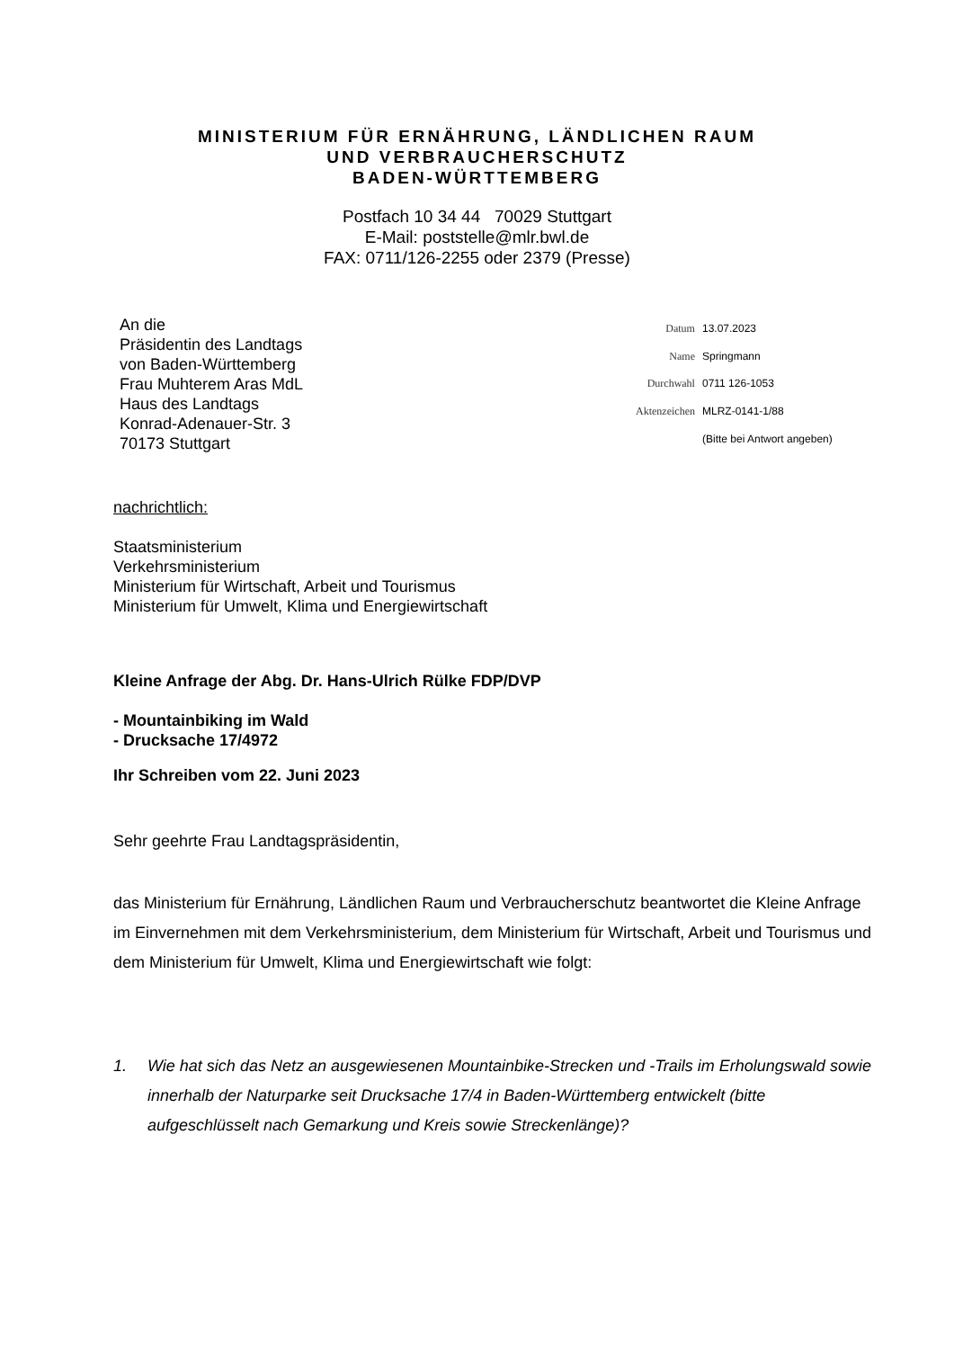MINISTERIUM FÜR ERNÄHRUNG, LÄNDLICHEN RAUM
UND VERBRAUCHERSCHUTZ
BADEN-WÜRTTEMBERG
Postfach 10 34 44 70029 Stuttgart
E-Mail: poststelle@mlr.bwl.de
FAX: 0711/126-2255 oder 2379 (Presse)
An die
Präsidentin des Landtags
von Baden-Württemberg
Frau Muhterem Aras MdL
Haus des Landtags
Konrad-Adenauer-Str. 3
70173 Stuttgart
| Datum | 13.07.2023 |
| Name | Springmann |
| Durchwahl | 0711 126-1053 |
| Aktenzeichen | MLRZ-0141-1/88 |
| | (Bitte bei Antwort angeben) |
nachrichtlich:
Staatsministerium
Verkehrsministerium
Ministerium für Wirtschaft, Arbeit und Tourismus
Ministerium für Umwelt, Klima und Energiewirtschaft
Kleine Anfrage der Abg. Dr. Hans-Ulrich Rülke FDP/DVP
- Mountainbiking im Wald
- Drucksache 17/4972
Ihr Schreiben vom 22. Juni 2023
Sehr geehrte Frau Landtagspräsidentin,
das Ministerium für Ernährung, Ländlichen Raum und Verbraucherschutz beantwortet die Kleine Anfrage im Einvernehmen mit dem Verkehrsministerium, dem Ministerium für Wirtschaft, Arbeit und Tourismus und dem Ministerium für Umwelt, Klima und Energiewirtschaft wie folgt:
1. Wie hat sich das Netz an ausgewiesenen Mountainbike-Strecken und -Trails im Erholungswald sowie innerhalb der Naturparke seit Drucksache 17/4 in Baden-Württemberg entwickelt (bitte aufgeschlüsselt nach Gemarkung und Kreis sowie Streckenlänge)?